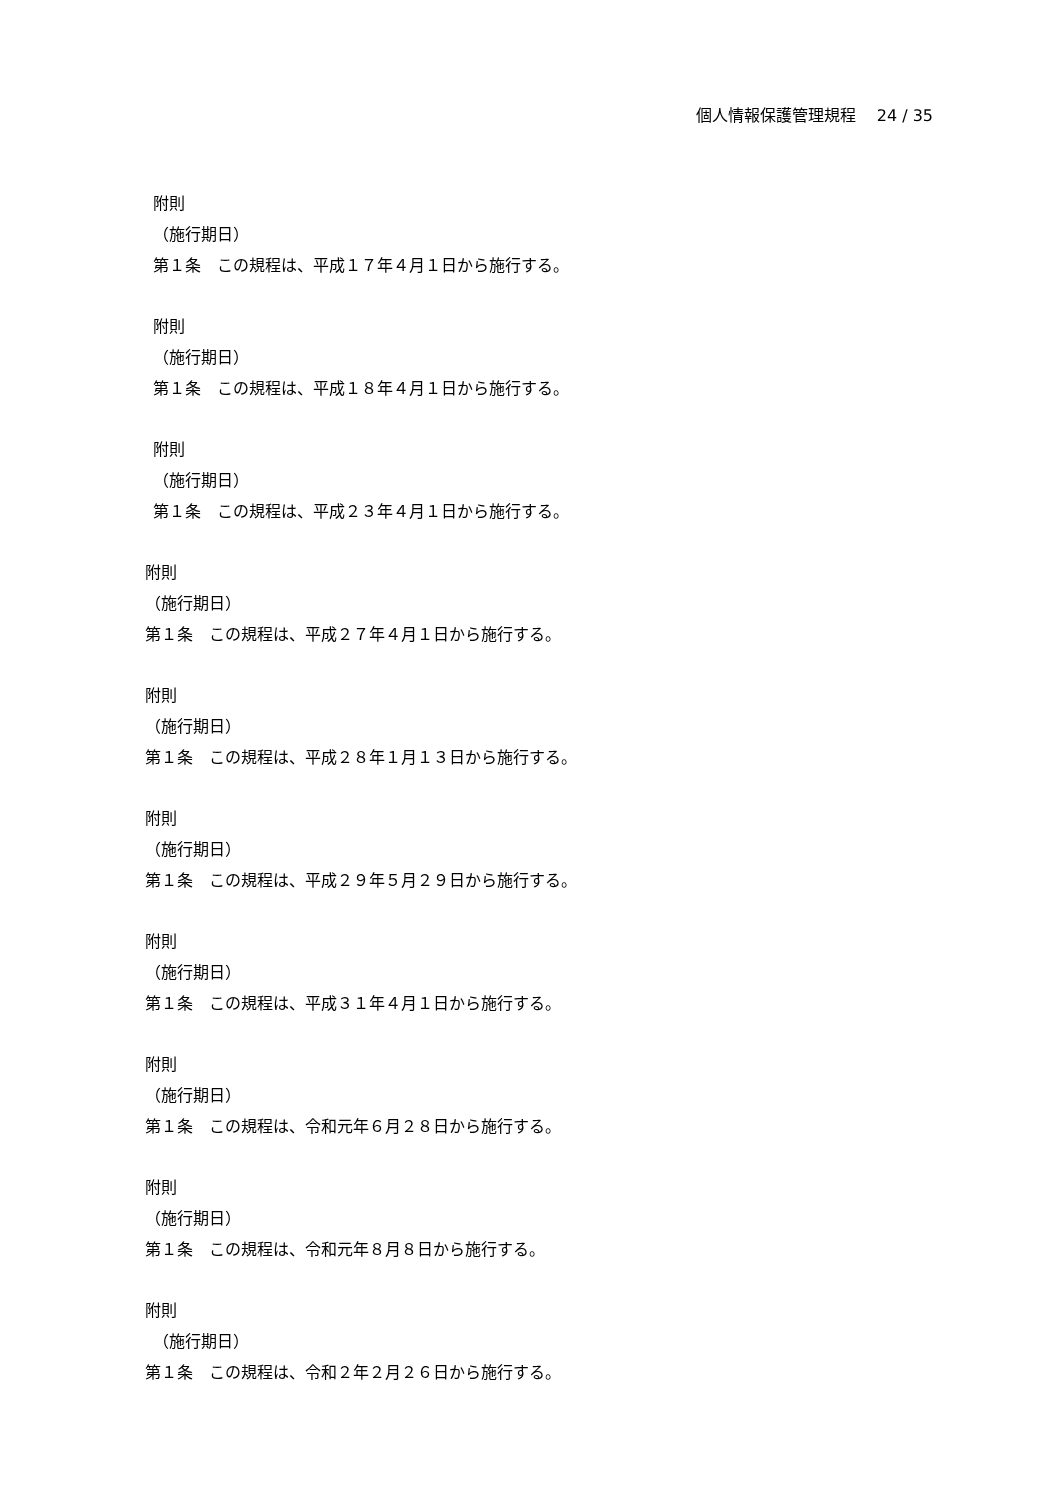個人情報保護管理規程　 24 / 35
附則
（施行期日）
第１条　この規程は、平成１７年４月１日から施行する。
附則
（施行期日）
第１条　この規程は、平成１８年４月１日から施行する。
附則
（施行期日）
第１条　この規程は、平成２３年４月１日から施行する。
附則
（施行期日）
第１条　この規程は、平成２７年４月１日から施行する。
附則
（施行期日）
第１条　この規程は、平成２８年１月１３日から施行する。
附則
（施行期日）
第１条　この規程は、平成２９年５月２９日から施行する。
附則
（施行期日）
第１条　この規程は、平成３１年４月１日から施行する。
附則
（施行期日）
第１条　この規程は、令和元年６月２８日から施行する。
附則
（施行期日）
第１条　この規程は、令和元年８月８日から施行する。
附則
（施行期日）
第１条　この規程は、令和２年２月２６日から施行する。